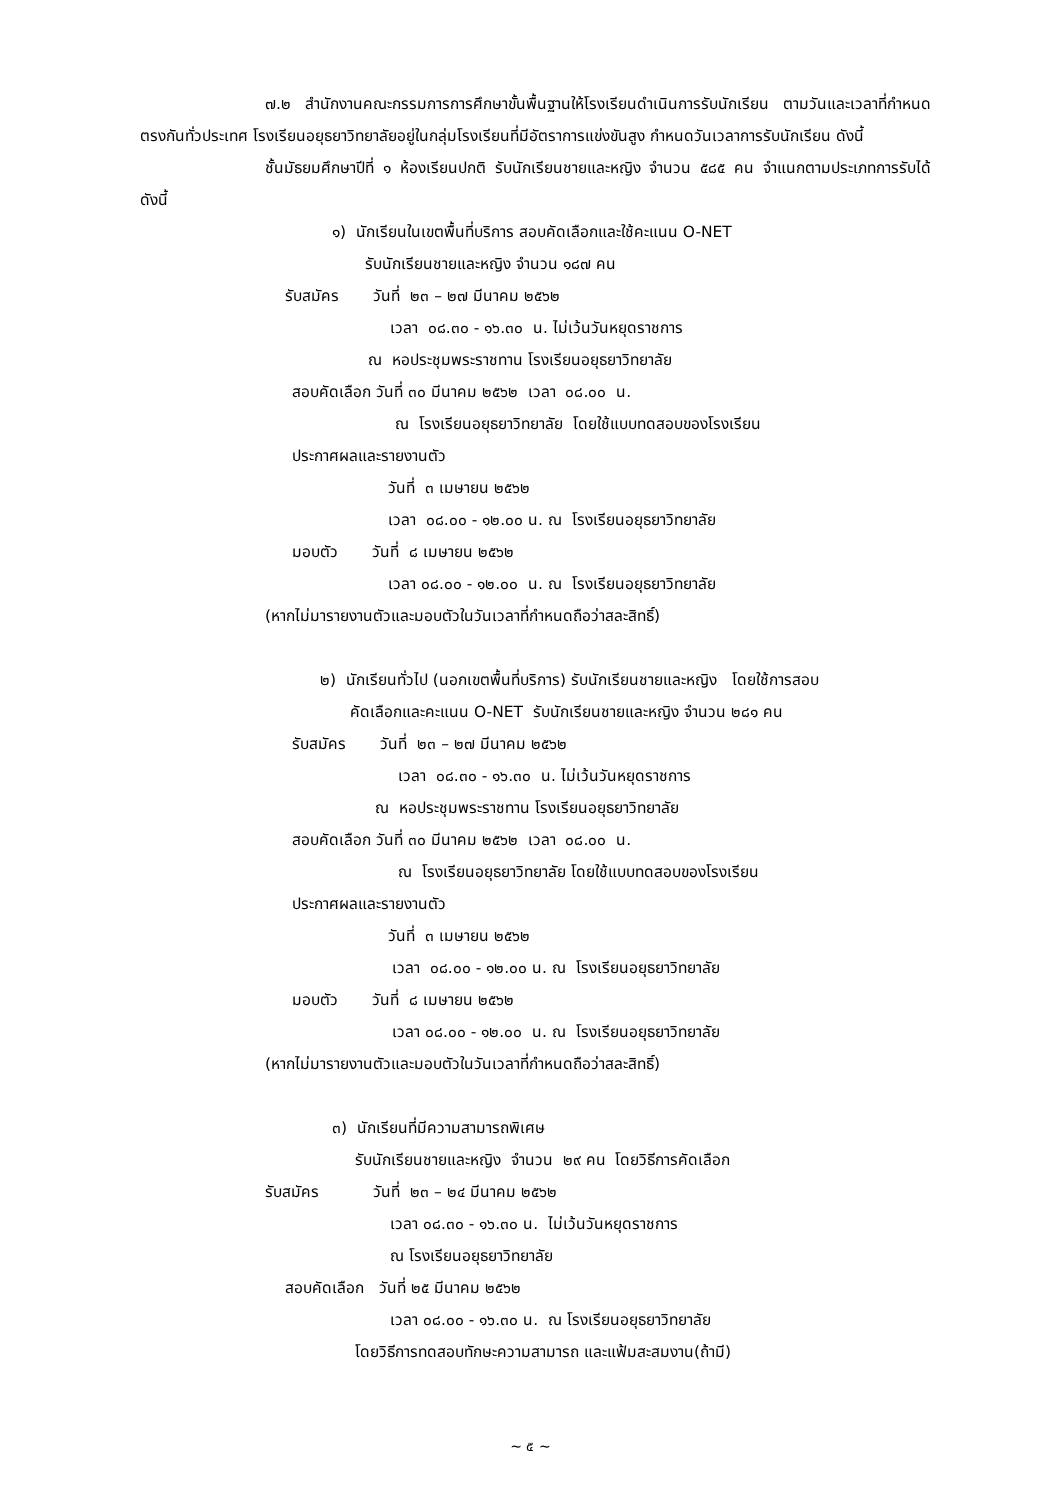๗.๒ สำนักงานคณะกรรมการการศึกษาขั้นพื้นฐานให้โรงเรียนดำเนินการรับนักเรียน ตามวันและเวลาที่กำหนดตรงกันทั่วประเทศ โรงเรียนอยุธยาวิทยาลัยอยู่ในกลุ่มโรงเรียนที่มีอัตราการแข่งขันสูง กำหนดวันเวลาการรับนักเรียน ดังนี้
ชั้นมัธยมศึกษาปีที่ ๑ ห้องเรียนปกติ รับนักเรียนชายและหญิง จำนวน ๕๘๕ คน จำแนกตามประเภทการรับได้ดังนี้
๑) นักเรียนในเขตพื้นที่บริการ สอบคัดเลือกและใช้คะแนน O-NET
รับนักเรียนชายและหญิง จำนวน ๑๘๗ คน
รับสมัคร วันที่ ๒๓ – ๒๗ มีนาคม ๒๕๖๒
เวลา ๐๘.๓๐ - ๑๖.๓๐ น. ไม่เว้นวันหยุดราชการ
ณ หอประชุมพระราชทาน โรงเรียนอยุธยาวิทยาลัย
สอบคัดเลือก วันที่ ๓๐ มีนาคม ๒๕๖๒ เวลา ๐๘.๐๐ น.
ณ โรงเรียนอยุธยาวิทยาลัย โดยใช้แบบทดสอบของโรงเรียน
ประกาศผลและรายงานตัว
วันที่ ๓ เมษายน ๒๕๖๒
เวลา ๐๘.๐๐ - ๑๒.๐๐ น. ณ โรงเรียนอยุธยาวิทยาลัย
มอบตัว วันที่ ๘ เมษายน ๒๕๖๒
เวลา ๐๘.๐๐ - ๑๒.๐๐ น. ณ โรงเรียนอยุธยาวิทยาลัย
(หากไม่มารายงานตัวและมอบตัวในวันเวลาที่กำหนดถือว่าสละสิทธิ์)
๒) นักเรียนทั่วไป (นอกเขตพื้นที่บริการ) รับนักเรียนชายและหญิง โดยใช้การสอบ
คัดเลือกและคะแนน O-NET รับนักเรียนชายและหญิง จำนวน ๒๘๑ คน
รับสมัคร วันที่ ๒๓ – ๒๗ มีนาคม ๒๕๖๒
เวลา ๐๘.๓๐ - ๑๖.๓๐ น. ไม่เว้นวันหยุดราชการ
ณ หอประชุมพระราชทาน โรงเรียนอยุธยาวิทยาลัย
สอบคัดเลือก วันที่ ๓๐ มีนาคม ๒๕๖๒ เวลา ๐๘.๐๐ น.
ณ โรงเรียนอยุธยาวิทยาลัย โดยใช้แบบทดสอบของโรงเรียน
ประกาศผลและรายงานตัว
วันที่ ๓ เมษายน ๒๕๖๒
เวลา ๐๘.๐๐ - ๑๒.๐๐ น. ณ โรงเรียนอยุธยาวิทยาลัย
มอบตัว วันที่ ๘ เมษายน ๒๕๖๒
เวลา ๐๘.๐๐ - ๑๒.๐๐ น. ณ โรงเรียนอยุธยาวิทยาลัย
(หากไม่มารายงานตัวและมอบตัวในวันเวลาที่กำหนดถือว่าสละสิทธิ์)
๓) นักเรียนที่มีความสามารถพิเศษ
รับนักเรียนชายและหญิง จำนวน ๒๙ คน โดยวิธีการคัดเลือก
รับสมัคร วันที่ ๒๓ – ๒๔ มีนาคม ๒๕๖๒
เวลา ๐๘.๓๐ - ๑๖.๓๐ น. ไม่เว้นวันหยุดราชการ
ณ โรงเรียนอยุธยาวิทยาลัย
สอบคัดเลือก วันที่ ๒๕ มีนาคม ๒๕๖๒
เวลา ๐๘.๐๐ - ๑๖.๓๐ น. ณ โรงเรียนอยุธยาวิทยาลัย
โดยวิธีการทดสอบทักษะความสามารถ และแฟ้มสะสมงาน(ถ้ามี)
~ ๕ ~